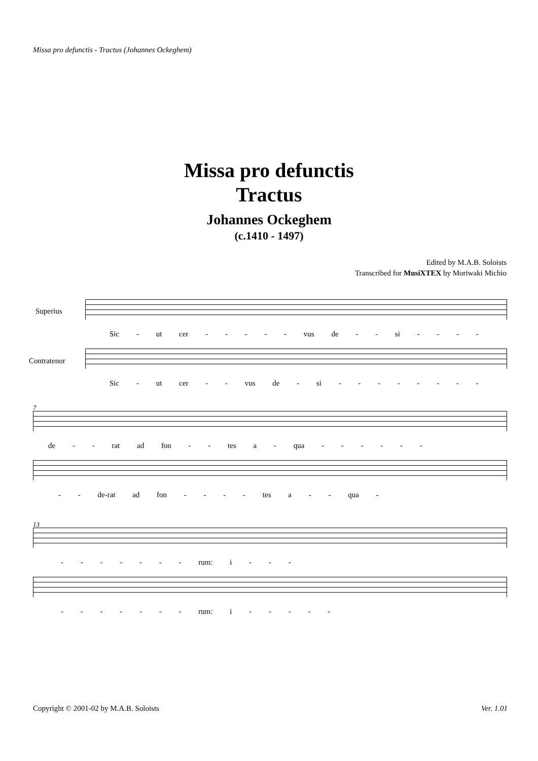Missa pro defunctis - Tractus (Johannes Ockeghem)
Missa pro defunctis
Tractus
Johannes Ockeghem
(c.1410 - 1497)
Edited by M.A.B. Soloists
Transcribed for MusiXTEX by Moriwaki Michio
Superius
Contratenor
Sic - ut cer - - - - - vus de - - si - - - -
Sic - ut cer - - vus de - si - - - - - - - -
7
de - - rat ad fon - - tes a - qua - - - - - -
- - de-rat ad fon - - - - tes a - - qua -
13
- - - - - - - rum: i - - -
- - - - - - - rum: i - - - - -
Copyright © 2001-02 by M.A.B. Soloists Ver. 1.01